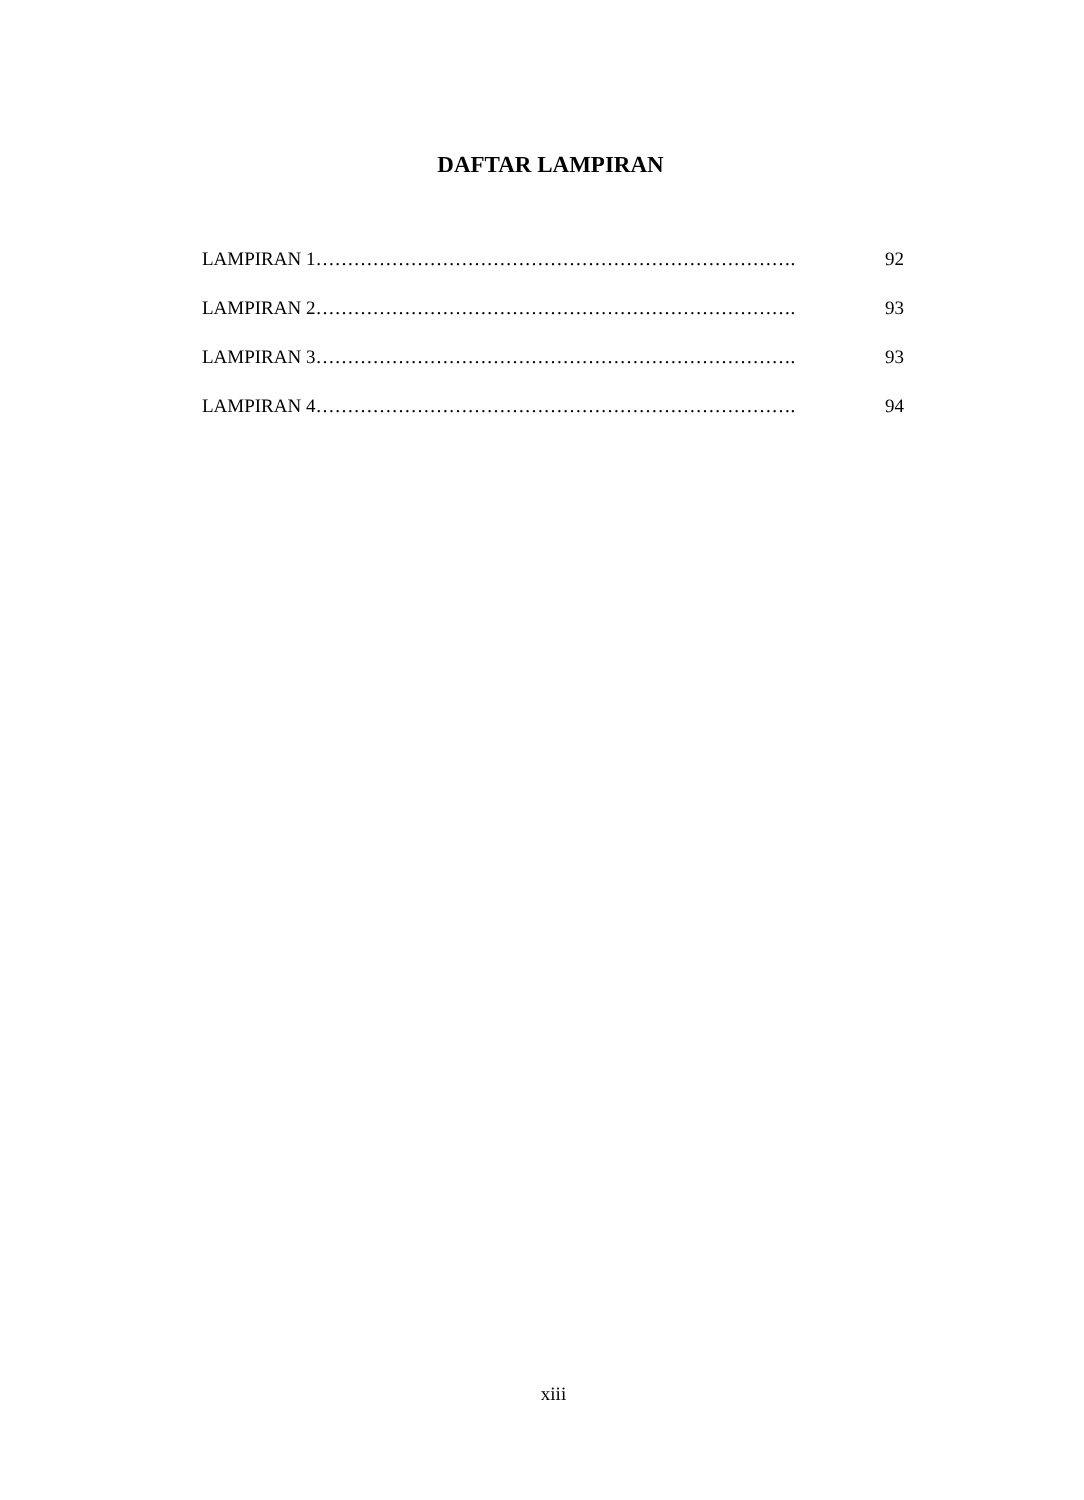DAFTAR LAMPIRAN
LAMPIRAN 1…………………………………………………………………. 92
LAMPIRAN 2…………………………………………………………………. 93
LAMPIRAN 3…………………………………………………………………. 93
LAMPIRAN 4…………………………………………………………………. 94
xiii